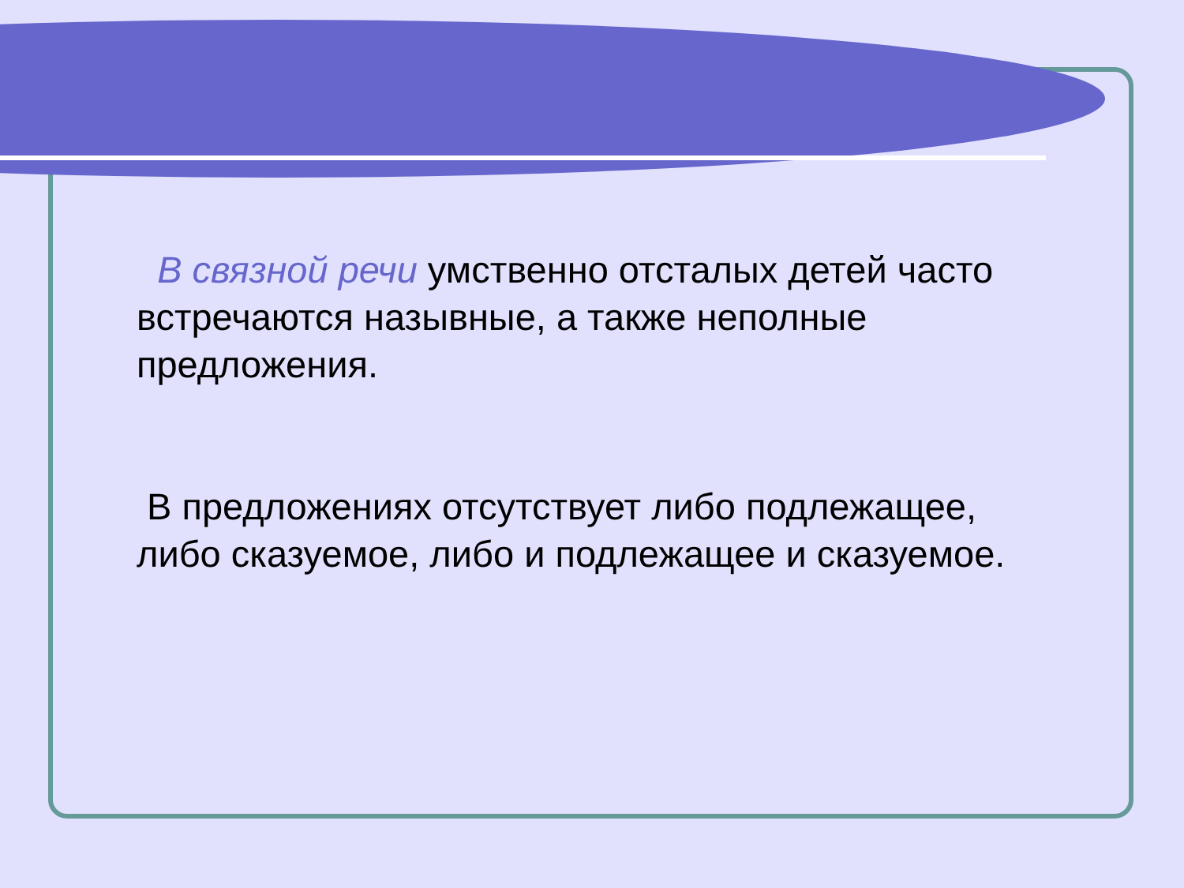В связной речи умственно отсталых детей часто встречаются назывные, а также неполные предложения.
В предложениях отсутствует либо подлежащее, либо сказуемое, либо и подлежащее и сказуемое.